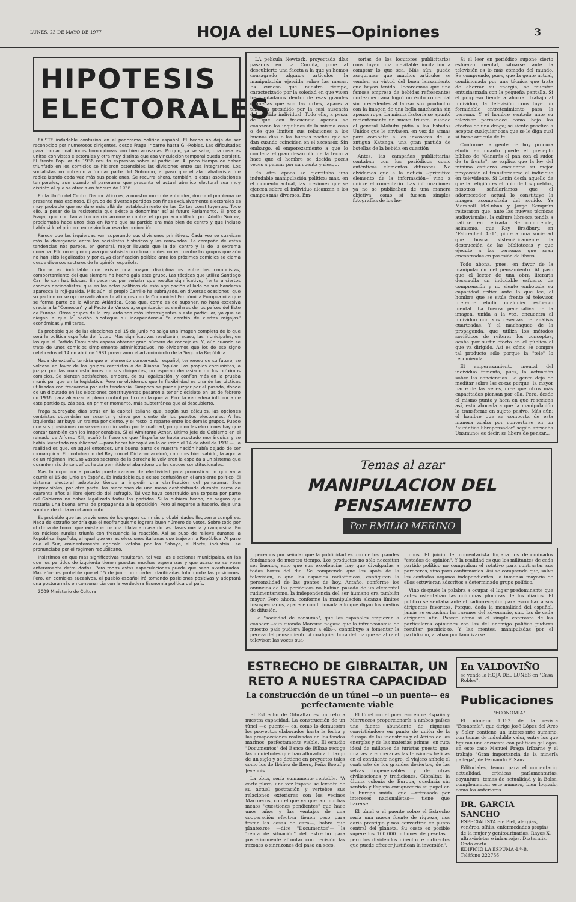LUNES, 23 DE MAYO DE 1977 HOJA del LUNES—Opiniones 3
HIPOTESIS ELECTORALES
EXISTE indudable confusión en el panorama político español. El hecho no deja de ser reconocido por numerosos dirigentes, desde Fraga Iribarne hasta Gil-Robles. Las dificultades para formar coaliciones homogéneas son bien acusadas. Porque, ya se sabe, una cosa es unirse con vistas electorales y otra muy distinta que esa vinculación temporal pueda persistir. El Frente Popular de 1936 resulta expresivo sobre el particular. Al poco tiempo de haber triunfado en los comicios se hicieron ostensibles las divisiones entre sus integrantes. Los socialistas no entraron a formar parte del Gobierno, al paso que el ala caballerista fue radicalizando cada vez más sus posiciones. Se recurre ahora, también, a estas asociaciones temporales, aun cuando el panorama que presenta el actual abanico electoral sea muy distinto al que se ofrecía en febrero de 1936.
En la Unión del Centro Democrático es, a nuestro modo de entender, donde el problema se presenta más espinoso. El grupo de diversos partidos con fines exclusivamente electorales es muy probable que no dure más allá del establecimiento de las Cortes constituyentes. Todo ello, a pesar de la resistencia que existe a denominar así al futuro Parlamento. El propio Fraga, que con tanta frecuencia arremete contra el grupo acaudillado por Adolfo Suárez, proclamaba hace unos días en Roma que su partido era más bien de centro y que incluso había sido el primero en reivindicar esa denominación.
Parece que las izquierdas van superando sus divisiones primitivas. Cada vez se suavizan más la divergencia entre los socialistas históricos y los renovados. La campaña de estas tendencias nos parece, en general, mejor llevada que la del centro y la de la extrema derecha. Ello no empece para que subsista un clima de descontento entre los grupos que aún no han sido legalizados y por cuya clarificación política ante los próximos comicios se clama desde diversos sectores de la opinión española.
Donde es indudable que existe una mayor disciplina es entre los comunistas, comportamiento del que siempre ha hecho gala este grupo. Las tácticas que utiliza Santiago Carrillo son habilidosas. Empecemos por señalar que resulta significativo, frente a ciertos asomos nacionalistas, que en los actos políticos de esta agrupación al lado de sus banderas aparezca la roji-gualda. Más aún: el propio Carrillo ha subrayado, en diversas ocasiones, que su partido no se opone radicalmente al ingreso en la Comunidad Económica Europea ni a que se forme parte de la Alianza Atlántica. Cosa que, como es de suponer, no hará excesiva gracia a la "Comecon" y al Pacto de Varsovia, organizaciones similares de los países del Este de Europa. Otros grupos de la izquierda son más intransigentes a este particular, ya que se niegan a que la nación hipoteque su independencia "a cambio de ciertas migajas" económicas y militares.
Es probable que de las elecciones del 15 de junio no salga una imagen completa de lo que será la política española del futuro. Más significativas resultarán, acaso, las municipales, en las que el Partido Comunista espera obtener gran número de concejales. Y, aún cuando se trate de unos comicios simplemente administrativos, no olvidemos que los de ese signo celebrados el 14 de abril de 1931 provocaron el advenimiento de la Segunda República.
Nada de extraño tendría que el elemento conservador español, temeroso de su futuro, se volcase en favor de los grupos centristas o de Alianza Popular. Los propios comunistas, a juzgar por las manifestaciones de sus dirigentes, no esperan demasiado de los próximos comicios. Se sienten satisfechos, empero, de su legalización, y confían más en la prueba municipal que en la legislativa. Pero no olvidemos que la flexibilidad es una de las tácticas utilizadas con frecuencia por esta tendencia. Tampoco se puede juzgar por el pasado, donde de un diputado en las elecciones constituyentes pasaron a tener diecisiete en las de febrero de 1936, para alcanzar el pleno control político en la guerra. Pero la verdadera influencia de este partido quizás sea, en primer momento, más subterránea que al descubierto.
Fraga subrayaba días atrás en la capital italiana que, según sus cálculos, las opciones centristas obtendrán un sesenta y cinco por ciento de los puestos electorales. A las izquierdas atribuye un treinta por ciento, y el resto lo reparte entre los demás grupos. Puede que sus previsiones no se vean confirmadas por la realidad, porque en las elecciones hay que contar también con los imponderables. Si el Almirante Aznar, último jefe de Gobierno en el reinado de Alfonso XIII, acuñó la frase de que "España se había acostado monárquica y se había levantado republicana" —para hacer hincapié en lo ocurrido el 14 de abril de 1931—, la realidad es que, en aquel entonces, una buena parte de nuestra nación había dejado de ser monárquica. El contubernio del Rey con el Dictador aceleró, como es bien sabido, la agonía de un régimen. Incluso vastos sectores de la derecha le volvieron la espalda a un sistema que durante más de seis años había permitido el abandono de los cauces constitucionales.
Mas la experiencia pasada puede carecer de efectividad para pronosticar lo que va a ocurrir el 15 de junio en España. Es indudable que existe confusión en el ambiente político. El sistema electoral adoptado tiende a impedir una clarificación del panorama. Son imprevisibles, por otra parte, las reacciones de una masa deshabituada durante cerca de cuarenta años al libre ejercicio del sufragio. Tal vez haya constituido una torpeza por parte del Gobierno no haber legalizado todos los partidos. Si lo hubiera hecho, de seguro que restaría una buena arma de propaganda a la oposición. Pero al negarse a hacerlo, deja una sombra de duda en el ambiente.
Es probable que las previsiones de los grupos con más probabilidades lleguen a cumplirse. Nada de extraño tendría que el neofranquismo lograra buen número de votos. Sobre todo por el clima de temor que existe entre una dilatada masa de las clases media y campesina. En los núcleos rurales triunfa con frecuencia la reacción. Así se puso de relieve durante la República Española, al igual que en las elecciones italianas que trajeron la República. Al paso que el Sur, eminentemente agrícola, votaba por los Saboya, el Norte, industrial, se pronunciaba por el régimen republicano.
Insistimos en que más significativas resultarán, tal vez, las elecciones municipales, en las que los partidos de izquierda tienen puestas muchas esperanzas y que acaso no se vean enteramente defraudados. Pero todas estas especulaciones puede que sean aventuradas. Más aún: es probable que el 15 de junio no queden clarificadas totalmente las posiciones. Pero, en comicios sucesivos, el pueblo español irá tomando posiciones positivas y adoptará una postura más en consonancia con la verdadera fisonomía política del país.
2009 Ministerio de Cultura
LA película Newtork, proyectada días pasados en La Coruña, pone al descubierto una faceta a la que ya hemos consagrado algunos artículos: la manipulación ejercida sobre las masas. Es curioso que nuestro tiempo, caracterizado por la soledad en que viven los ciudadanos dentro de esas grandes colmenas que son las urbes, aparezca también presidido por la casi ausencia del sentido individual. Todo ello, a pesar de que con frecuencia apenas se conozcan los inquilinos de la misma casa o de que limiten sus relaciones a los buenos días o las buenas noches que se dan cuando coinciden en el ascensor. Sin embargo, el empereza­miento a que lo condena el gran desarrollo de la técnica hace que el hombre se decida pocas veces a pensar por su cuenta y riesgo.
En otra época se ejercitaba una indudable manipulación política; mas, en el momento actual, las presiones que se ejercen sobre el individuo alcanzan a los campos más diversos. Em-
sorias de los locutores publicitarios constituyen una inevitable incitación a comprar lo que sea. Más aún: puede asegurarse que muchos artículos se venden en virtud del buen lanzamiento que hayan tenido. Recordemos que una famosa empresa de bebidas refrescantes norteamericana logró un éxito comercial sin precedentes al lanzar sus productos con la imagen de una bella muchacha sin apenas ropa. La misma factoría se apuntó recientemente un nuevo triunfo, cuando el general Mobutu pidió a los Estados Unidos que le enviasen, en vez de armas para combatir a los invasores de la antigua Katanga, una gran partida de botellas de la bebida en cuestión
Antes, las campañas publicitarias contaban con los periódicos como auténticos elementos difusores. No olvidemos que a la noticia --primitivo elemento de la información-- vino a unirse el comentario. Las informaciones ya no se publicaban de una manera objetiva, como si fuesen simples fotografías de los he-
Si el leer en periódico supone cierto esfuerzo mental, situarse ante la televisión es lo más cómodo del mundo. Se comprende, pues, que la gente actual, condicionada por una técnica que trata de ahorrar su energía, se muestre entusiasmada con la pequeña pantalla. Si el progreso tiende a ahorrar trabajo al individuo, la televisión constituye un formidable entretenimiento para la persona. Y el hombre sentado ante su televisor permanece como bajo los efectos de una droga; se siente proclive a aceptar cualquier cosa que se le diga cual si fuese artículo de fe.
Conforme la gente de hoy procura eludir en cuanto puede el precepto bíblico de "Ganarás el pan con el sudor de tu frente", se explica que la ley del mínimo esfuerzo encuentre su mejor proyección al transformarse el individuo en televidente. Si Lenin decía aquello de que la religión es el opio de los pueblos, nosotros señalaríamos que el adormecedor actual lo constituye la imagen acompañada del sonido. Ya Marshall McLuhan y Jorge Semprún reiteraron que, ante las nuevas técnicas audiovisuales, la cultura libresca tendía a batirse en retirada. Se comprende, asimismo, que Ray Bradbury, en "Fahrenheit 451", pinte a una sociedad que busca sistemáticamente la destrucción de las bibliotecas y que ejecute a las personas que sean encontradas en posesión de libros.
Todo abona, pues, en favor de la manipulación del pensamiento. Al paso que el lector de una obra literaria desarrolla un indudable esfuerzo de comprensión y no siente embotada su capacidad crítica ante lo que lee, el hombre que se sitúa frente al televisor pretende eludir cualquier esfuerzo mental. La fuerza penetrativa de la imagen, unida a la voz, encuentra al individuo con sus reservas de análisis cuarteadas. Y el machaqueo de la propaganda, que utiliza los métodos soviéticos de reiterar los conceptos, acaba por surtir efecto en el público al que va dirigido. Así es cómo se compra tal producto sólo porque la "tele" lo recomienda.
El empereza­miento mental del individuo fomenta, pues, la actuación sobre las conciencias. La gente deja de meditar sobre las cosas porque, la mayor parte de las veces, cree que otros más capacitados piensan por ella. Pero, desde el mismo punto y hora en que reacciona así, está abocada a que la manipulación la transforme en sujeto pasivo. Más aún: el hombre que se comporta de esta manera acaba por convertirse en un "auténtico librepensador" según afirmaba Unamuno; es decir, se libera de pensar...
Temas al azar
MANIPULACION DEL PENSAMIENTO
Por EMILIO MERINO
pecemos por señalar que la publicidad es uno de los grandes fenómenos de nuestro tiempo. Los productos no sólo necesitan ser buenos, sino que sus excelencias hay que divulgarlas a todas horas del día. Se comprende que los spots de la televisión, o que los espacios radiofónicos, configuren la personalidad de las gentes de hoy. Antaño, conforme los anuncios de los periódicos no habían pasado de un elemental rudimentarismo, la independencia del ser humano era también mayor. Pero ahora, conforme la manipulación alcanza límites insospechados, aparece condicionada a lo que digan los medios de difusión.
La "sociedad de consumo", que los españoles empiezan a conocer --aun cuando Marcuse negase que la infraeconomía de nuestro país pudiera llegar a ella--, contribuye a fomentar la pereza del pensamiento. A cualquier hora del día que se abra el televisor, las voces sua-
chos. El juicio del comentarista forjaba los denominados "estados de opinión". Y la realidad es que los militantes de cada partido político no compraban el rotativo para contrastar sus pareceres, sino para confirmarlos. Así se comprende que, salvo los contados órganos independientes, la inmensa mayoría de ellos estuvieran adscritos a determinado grupo político.
Vino después la palabra a ocupar el lugar predominante que antes ostentaban las columnas plomizas de los diarios. El público se sentaba ante el radio-receptor para escuchar a sus dirigentes favoritos. Porque, dada la mentalidad del español, jamás se escuchan las razones del adversario, sino las de cada dirigente afín. Parece cómo si el simple contraste de las particulares opiniones con las del enemigo político pudiera resultar pernicioso. Y las mentes, manipuladas por el partidismo, acaban por fanatizarse.
ESTRECHO DE GIBRALTAR, UN RETO A NUESTRA CAPACIDAD
La construcción de un túnel --o un puente-- es perfectamente viable
El Estrecho de Gibraltar es un reto a nuestra capacidad. La construcción de un túnel —o puente— es, como lo demuestra los proyectos elaborados hasta la fecha y las prospecciones realizadas en los fondos marinos, perfectamente viable. El estudio "Documentos" del Banco de Bilbao recoge las inquietudes que han aflorado a lo largo de un siglo y se detiene en proyectos tales como los de Ibáñez de Ibero, Peña Boeuf y Jevenois.
La obra, sería sumamente rentable. "A corto plazo, una vez España se levanta de su actual postración y vertebre sus relaciones exteriores con los vecinos Marruecos, con el que ya quedan muchas menos "cuestiones pendientes" que hace unos años y las ventajas de una cooperación efectiva tienen peso para tratar las cosas de cara—, habrá que plantearse —dice "Documentos"— la "renta de situación" del Estrecho para posteriormente afrontar con decisión las razones o sinrazones del paso en seco.
El túnel —o el puente— entre España y Marruecos proporcionaría a ambos países una fuente abundante de riquezas convirtiéndose en punto de unión de la Europa de las industrias y el Africa de las energías y de las materias primas, en ruta ideal de millones de turistas puesto que, una vez atemperadas las tensiones bélicas en el continente negro, el viajero anhele el contraste de los grandes desiertos, de las selvas impenetrables y de otras civilizaciones y tradiciones. Gibraltar, la última colonia de Europa, quedaría sin sentido y España enriquecería su papel en la Europa unida, que —retrasada por intereses nacionalistas— tiene que hacerse.
El túnel o el puente sobre el Estrecho sería una nueva fuente de riqueza, nos daría prestigio y nos convertiría en punto central del planeta. Su coste es posible supere los 100.000 millones de pesetas... pero los dividendos directos e indirectos que puede ofrecer justifican la inversión".
En VALDOVIÑO
se vende la HOJA DEL LUNES en "Casa Robles".
Publicaciones
"ECONOMIA"
El número 1.152 de la revista "Economía", que dirige José López del Arco y Soler contiene un interesante sumario, con temas de indudable valor, entre los que figuran una encuesta con políticos gallegos, en este caso Manuel Fraga Iribarne y el trabajo "Gran importancia de la minería gallega", de Fernando F. Sanz.
Editoriales, temas para el comentario, actualidad, crónicas parlamentarias, coyuntura, temas de actualidad y la Bolsa, complementan este número, bien logrado, como los anteriores.
DR. GARCIA SANCHO
ESPECIALISTA en: Piel, alergias, venéreo, sífilis, enfermedades propias de la mujer y genitourinarias. Rayos X. ultravioletas e infrarrojos. Diatermia. Onda corta.
EDIFICIO LA ESPUMA 4.º-B.
Teléfono 222756